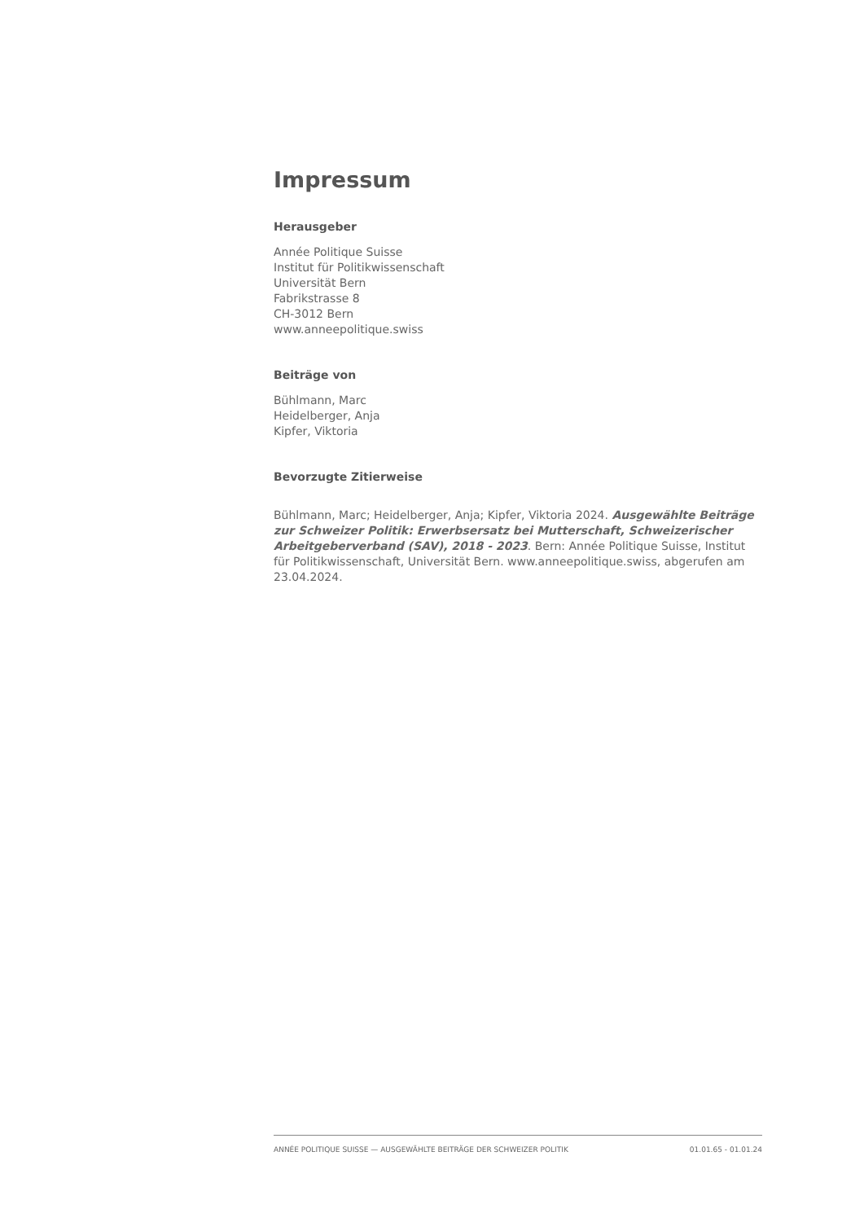Impressum
Herausgeber
Année Politique Suisse
Institut für Politikwissenschaft
Universität Bern
Fabrikstrasse 8
CH-3012 Bern
www.anneepolitique.swiss
Beiträge von
Bühlmann, Marc
Heidelberger, Anja
Kipfer, Viktoria
Bevorzugte Zitierweise
Bühlmann, Marc; Heidelberger, Anja; Kipfer, Viktoria 2024. Ausgewählte Beiträge zur Schweizer Politik: Erwerbsersatz bei Mutterschaft, Schweizerischer Arbeitgeberverband (SAV), 2018 - 2023. Bern: Année Politique Suisse, Institut für Politikwissenschaft, Universität Bern. www.anneepolitique.swiss, abgerufen am 23.04.2024.
ANNÉE POLITIQUE SUISSE — AUSGEWÄHLTE BEITRÄGE DER SCHWEIZER POLITIK 01.01.65 - 01.01.24